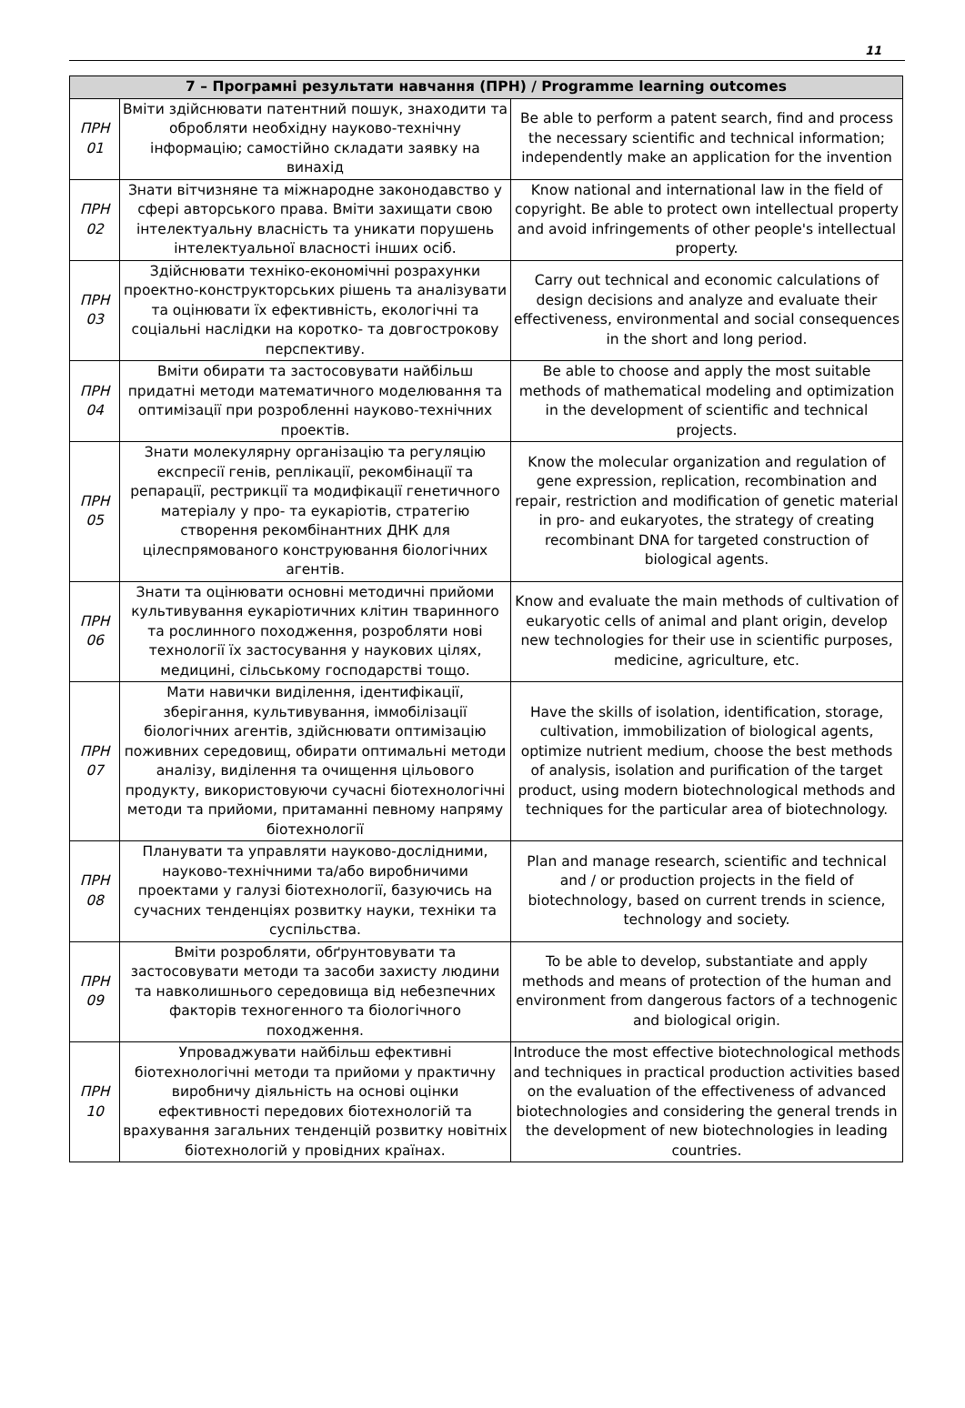11
| 7 – Програмні результати навчання (ПРН) / Programme learning outcomes | | |
| --- | --- | --- |
| ПРН 01 | Вміти здійснювати патентний пошук, знаходити та обробляти необхідну науково-технічну інформацію; самостійно складати заявку на винахід | Be able to perform a patent search, find and process the necessary scientific and technical information; independently make an application for the invention |
| ПРН 02 | Знати вітчизняне та міжнародне законодавство у сфері авторського права. Вміти захищати свою інтелектуальну власність та уникати порушень інтелектуальної власності інших осіб. | Know national and international law in the field of copyright. Be able to protect own intellectual property and avoid infringements of other people's intellectual property. |
| ПРН 03 | Здійснювати техніко-економічні розрахунки проектно-конструкторських рішень та аналізувати та оцінювати їх ефективність, екологічні та соціальні наслідки на коротко- та довгострокову перспективу. | Carry out technical and economic calculations of design decisions and analyze and evaluate their effectiveness, environmental and social consequences in the short and long period. |
| ПРН 04 | Вміти обирати та застосовувати найбільш придатні методи математичного моделювання та оптимізації при розробленні науково-технічних проектів. | Be able to choose and apply the most suitable methods of mathematical modeling and optimization in the development of scientific and technical projects. |
| ПРН 05 | Знати молекулярну організацію та регуляцію експресії генів, реплікації, рекомбінації та репарації, рестрикції та модифікації генетичного матеріалу у про- та еукаріотів, стратегію створення рекомбінантних ДНК для цілеспрямованого конструювання біологічних агентів. | Know the molecular organization and regulation of gene expression, replication, recombination and repair, restriction and modification of genetic material in pro- and eukaryotes, the strategy of creating recombinant DNA for targeted construction of biological agents. |
| ПРН 06 | Знати та оцінювати основні методичні прийоми культивування еукаріотичних клітин тваринного та рослинного походження, розробляти нові технології їх застосування у наукових цілях, медицині, сільському господарстві тощо. | Know and evaluate the main methods of cultivation of eukaryotic cells of animal and plant origin, develop new technologies for their use in scientific purposes, medicine, agriculture, etc. |
| ПРН 07 | Мати навички виділення, ідентифікації, зберігання, культивування, іммобілізації біологічних агентів, здійснювати оптимізацію поживних середовищ, обирати оптимальні методи аналізу, виділення та очищення цільового продукту, використовуючи сучасні біотехнологічні методи та прийоми, притаманні певному напряму біотехнології | Have the skills of isolation, identification, storage, cultivation, immobilization of biological agents, optimize nutrient medium, choose the best methods of analysis, isolation and purification of the target product, using modern biotechnological methods and techniques for the particular area of biotechnology. |
| ПРН 08 | Планувати та управляти науково-дослідними, науково-технічними та/або виробничими проектами у галузі біотехнології, базуючись на сучасних тенденціях розвитку науки, техніки та суспільства. | Plan and manage research, scientific and technical and / or production projects in the field of biotechnology, based on current trends in science, technology and society. |
| ПРН 09 | Вміти розробляти, обґрунтовувати та застосовувати методи та засоби захисту людини та навколишнього середовища від небезпечних факторів техногенного та біологічного походження. | To be able to develop, substantiate and apply methods and means of protection of the human and environment from dangerous factors of a technogenic and biological origin. |
| ПРН 10 | Упроваджувати найбільш ефективні біотехнологічні методи та прийоми у практичну виробничу діяльність на основі оцінки ефективності передових біотехнологій та врахування загальних тенденцій розвитку новітніх біотехнологій у провідних країнах. | Introduce the most effective biotechnological methods and techniques in practical production activities based on the evaluation of the effectiveness of advanced biotechnologies and considering the general trends in the development of new biotechnologies in leading countries. |